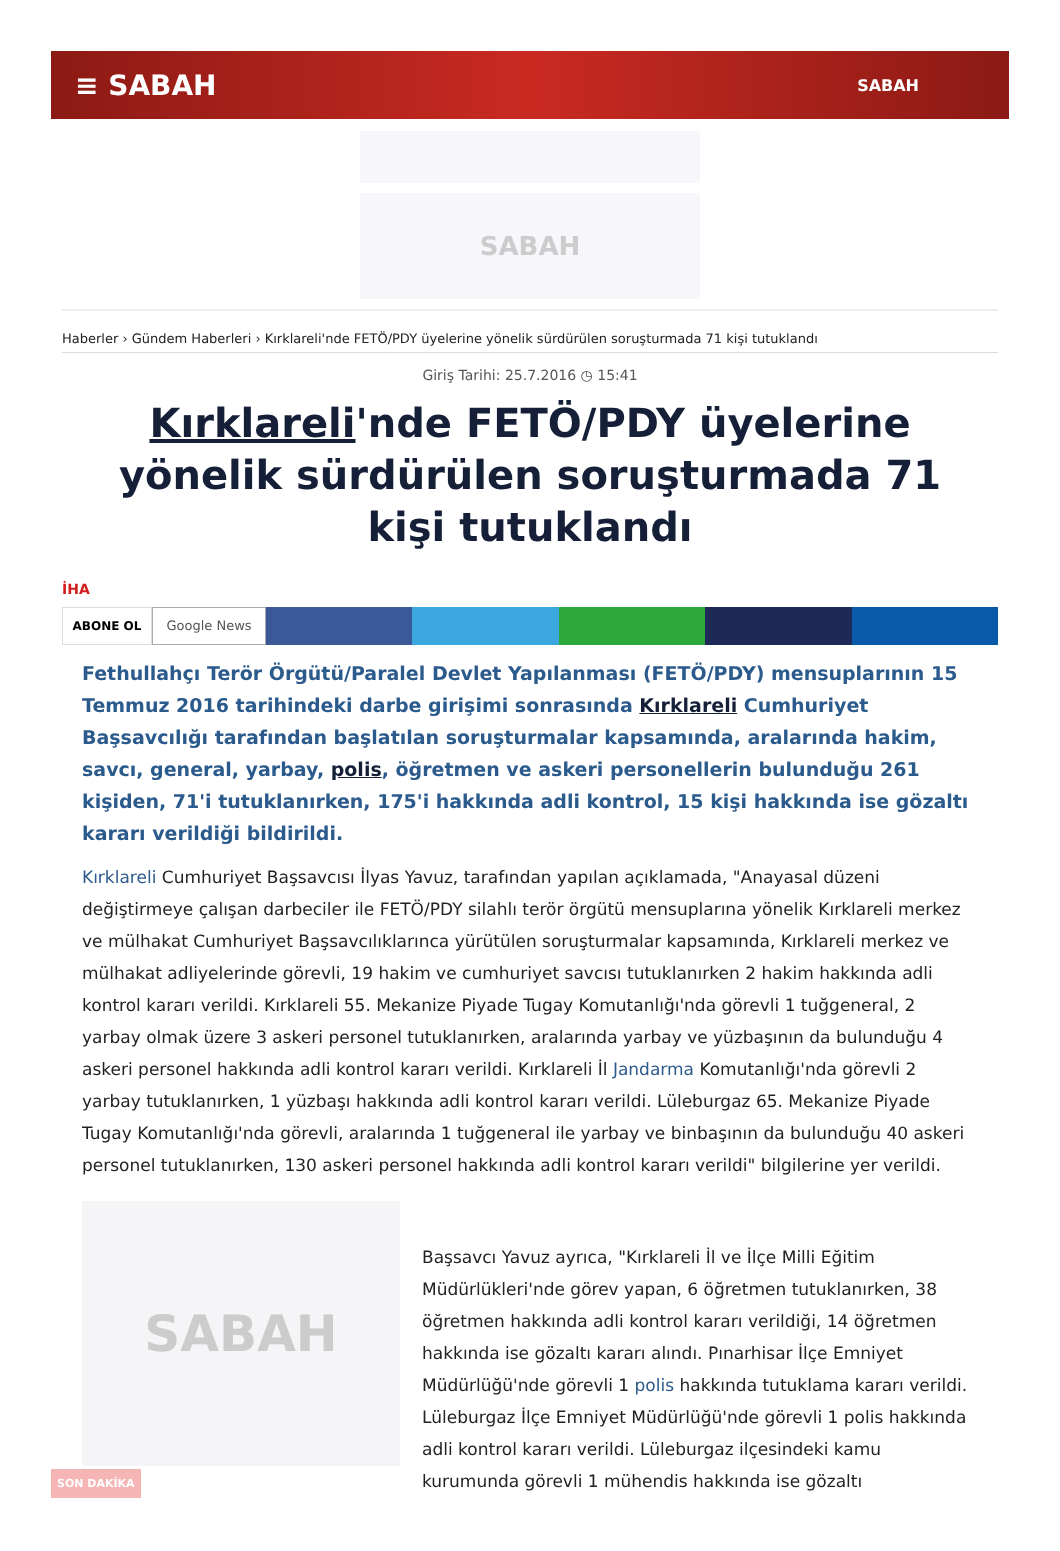≡ SABAH SABAH
SABAH
Haberler › Gündem Haberleri › Kırklareli'nde FETÖ/PDY üyelerine yönelik sürdürülen soruşturmada 71 kişi tutuklandı
Giriş Tarihi: 25.7.2016 ◷ 15:41
Kırklareli'nde FETÖ/PDY üyelerine yönelik sürdürülen soruşturmada 71 kişi tutuklandı
İHA
ABONE OL Google News
Fethullahçı Terör Örgütü/Paralel Devlet Yapılanması (FETÖ/PDY) mensuplarının 15 Temmuz 2016 tarihindeki darbe girişimi sonrasında Kırklareli Cumhuriyet Başsavcılığı tarafından başlatılan soruşturmalar kapsamında, aralarında hakim, savcı, general, yarbay, polis, öğretmen ve askeri personellerin bulunduğu 261 kişiden, 71'i tutuklanırken, 175'i hakkında adli kontrol, 15 kişi hakkında ise gözaltı kararı verildiği bildirildi.
Kırklareli Cumhuriyet Başsavcısı İlyas Yavuz, tarafından yapılan açıklamada, "Anayasal düzeni değiştirmeye çalışan darbeciler ile FETÖ/PDY silahlı terör örgütü mensuplarına yönelik Kırklareli merkez ve mülhakat Cumhuriyet Başsavcılıklarınca yürütülen soruşturmalar kapsamında, Kırklareli merkez ve mülhakat adliyelerinde görevli, 19 hakim ve cumhuriyet savcısı tutuklanırken 2 hakim hakkında adli kontrol kararı verildi. Kırklareli 55. Mekanize Piyade Tugay Komutanlığı'nda görevli 1 tuğgeneral, 2 yarbay olmak üzere 3 askeri personel tutuklanırken, aralarında yarbay ve yüzbaşının da bulunduğu 4 askeri personel hakkında adli kontrol kararı verildi. Kırklareli İl Jandarma Komutanlığı'nda görevli 2 yarbay tutuklanırken, 1 yüzbaşı hakkında adli kontrol kararı verildi. Lüleburgaz 65. Mekanize Piyade Tugay Komutanlığı'nda görevli, aralarında 1 tuğgeneral ile yarbay ve binbaşının da bulunduğu 40 askeri personel tutuklanırken, 130 askeri personel hakkında adli kontrol kararı verildi" bilgilerine yer verildi.
SABAH
Başsavcı Yavuz ayrıca, "Kırklareli İl ve İlçe Milli Eğitim Müdürlükleri'nde görev yapan, 6 öğretmen tutuklanırken, 38 öğretmen hakkında adli kontrol kararı verildiği, 14 öğretmen hakkında ise gözaltı kararı alındı. Pınarhisar İlçe Emniyet Müdürlüğü'nde görevli 1 polis hakkında tutuklama kararı verildi. Lüleburgaz İlçe Emniyet Müdürlüğü'nde görevli 1 polis hakkında adli kontrol kararı verildi. Lüleburgaz ilçesindeki kamu kurumunda görevli 1 mühendis hakkında ise gözaltı
SON DAKİKA